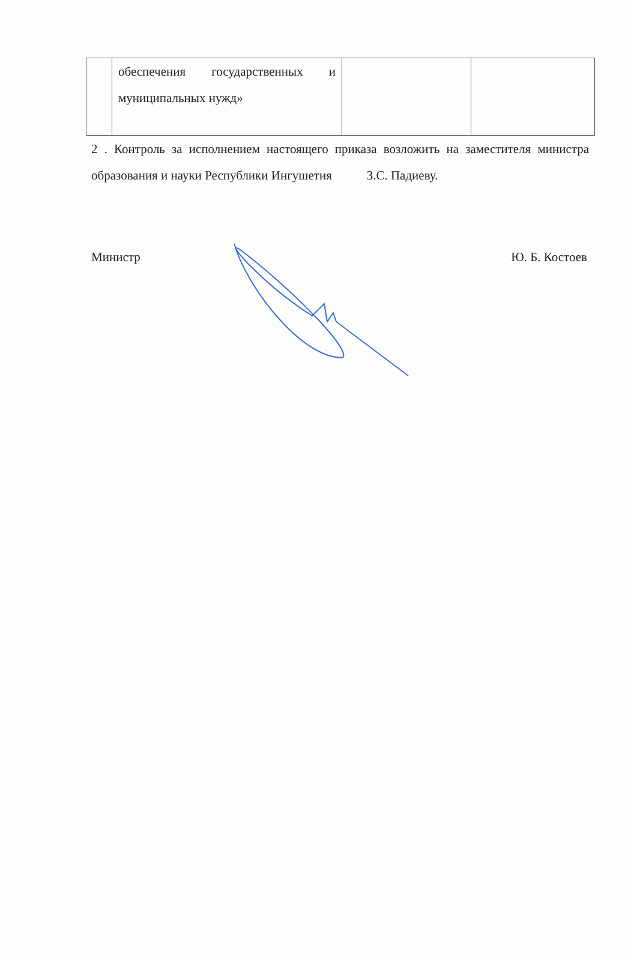| | обеспечения государственных и муниципальных нужд» | | |
2 . Контроль за исполнением настоящего приказа возложить на заместителя министра образования и науки Республики Ингушетия З.С. Падиеву.
Министр Ю. Б. Костоев